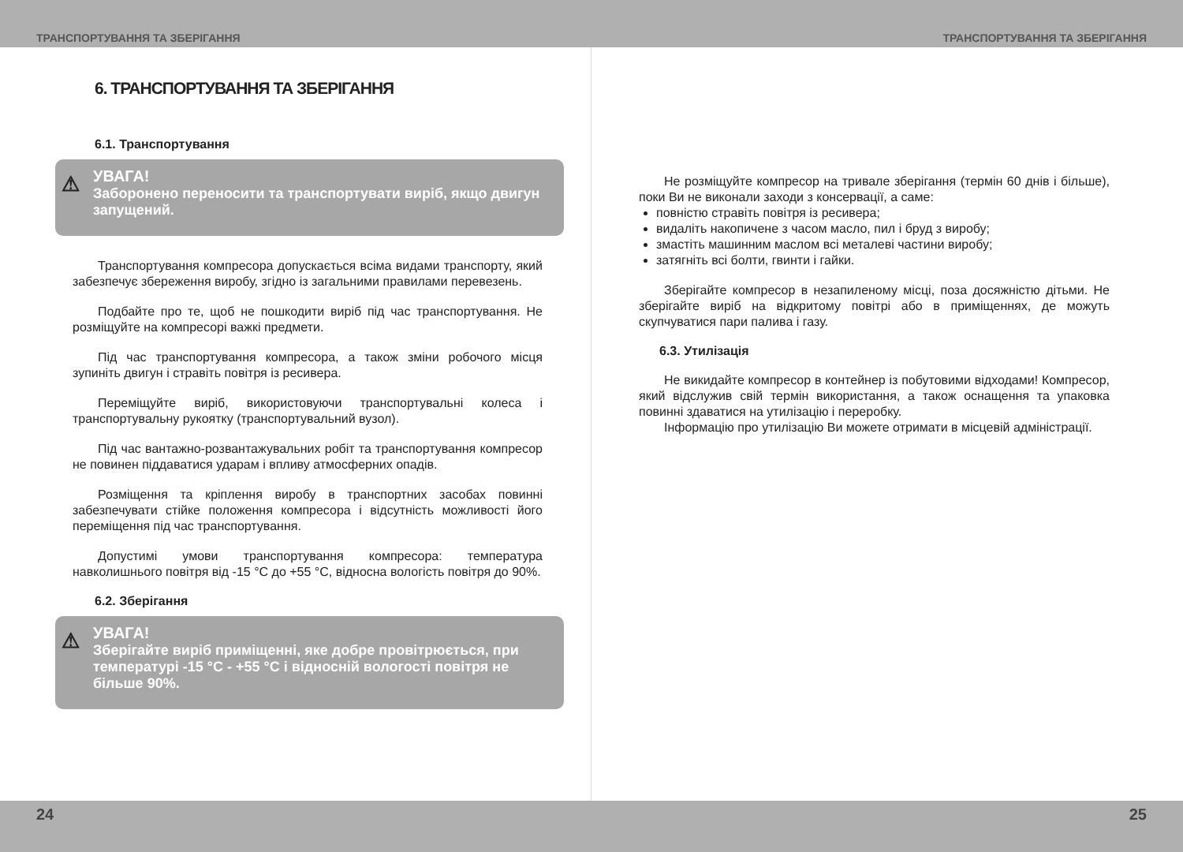ТРАНСПОРТУВАННЯ ТА ЗБЕРІГАННЯ ТРАНСПОРТУВАННЯ ТА ЗБЕРІГАННЯ
6. ТРАНСПОРТУВАННЯ ТА ЗБЕРІГАННЯ
6.1. Транспортування
⚠
УВАГА!
Заборонено переносити та транспортувати виріб, якщо двигун запущений.
Транспортування компресора допускається всіма видами транспорту, який забезпечує збереження виробу, згідно із загальними правилами перевезень.
Подбайте про те, щоб не пошкодити виріб під час транспортування. Не розміщуйте на компресорі важкі предмети.
Під час транспортування компресора, а також зміни робочого місця зупиніть двигун і стравіть повітря із ресивера.
Переміщуйте виріб, використовуючи транспортувальні колеса і транспортувальну рукоятку (транспортувальний вузол).
Під час вантажно-розвантажувальних робіт та транспортування компресор не повинен піддаватися ударам і впливу атмосферних опадів.
Розміщення та кріплення виробу в транспортних засобах повинні забезпечувати стійке положення компресора і відсутність можливості його переміщення під час транспортування.
Допустимі умови транспортування компресора: температура навколишнього повітря від -15 °С до +55 °С, відносна вологість повітря до 90%.
6.2. Зберігання
⚠
УВАГА!
Зберігайте виріб приміщенні, яке добре провітрюється, при температурі -15 °С - +55 °С і відносній вологості повітря не більше 90%.
Не розміщуйте компресор на тривале зберігання (термін 60 днів і більше), поки Ви не виконали заходи з консервації, а саме:
повністю стравіть повітря із ресивера;
видаліть накопичене з часом масло, пил і бруд з виробу;
змастіть машинним маслом всі металеві частини виробу;
затягніть всі болти, гвинти і гайки.
Зберігайте компресор в незапиленому місці, поза досяжністю дітьми. Не зберігайте виріб на відкритому повітрі або в приміщеннях, де можуть скупчуватися пари палива і газу.
6.3. Утилізація
Не викидайте компресор в контейнер із побутовими відходами! Компресор, який відслужив свій термін використання, а також оснащення та упаковка повинні здаватися на утилізацію і переробку.
Інформацію про утилізацію Ви можете отримати в місцевій адміністрації.
24 25